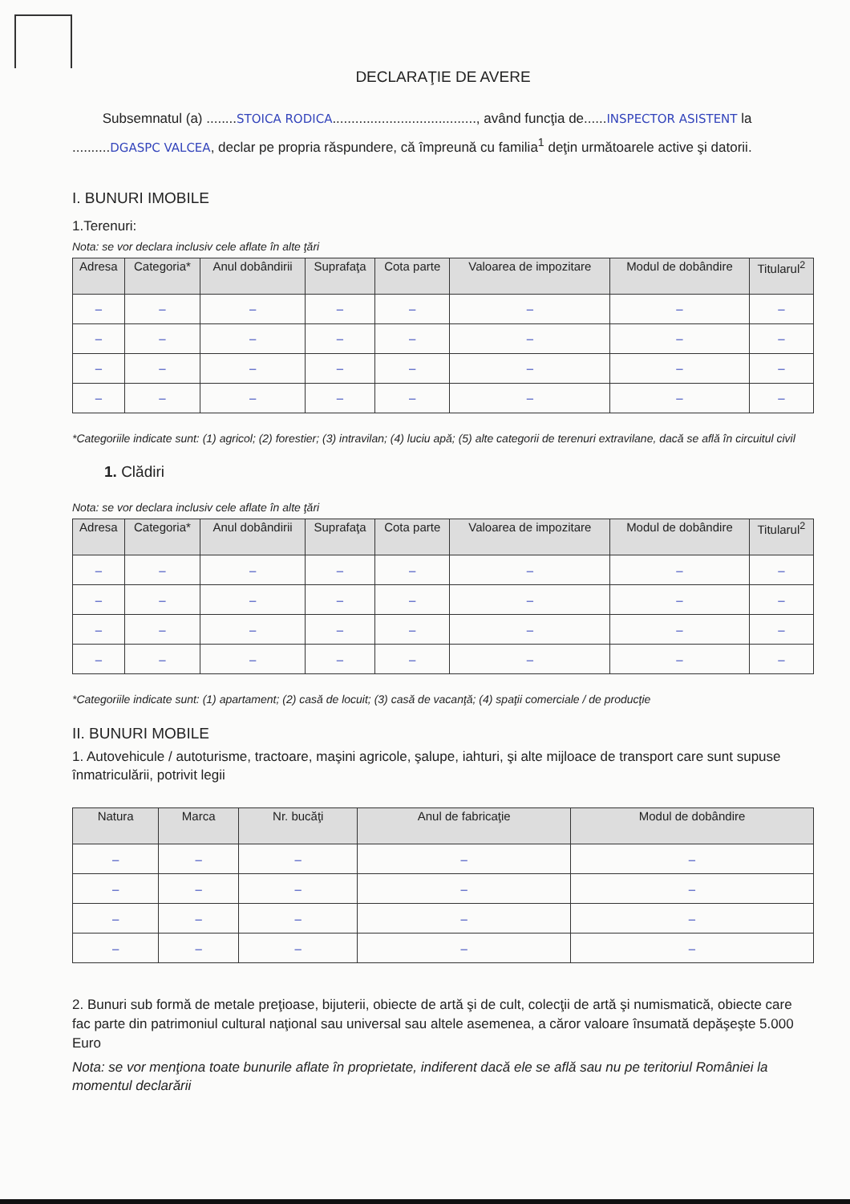DECLARAŢIE DE AVERE
Subsemnatul (a) ........STOICA RODICA......................................, având funcţia de......INSPECTOR ASISTENT la ..........DGASPC VALCEA, declar pe propria răspundere, că împreună cu familia<sup>1</sup> deţin următoarele active şi datorii.
I. BUNURI IMOBILE
1.Terenuri:
Nota: se vor declara inclusiv cele aflate în alte ţări
| Adresa | Categoria* | Anul dobândirii | Suprafaţa | Cota parte | Valoarea de impozitare | Modul de dobândire | Titularul<sup>2</sup> |
| --- | --- | --- | --- | --- | --- | --- | --- |
| – | – | – | – | – | – | – | – |
| – | – | – | – | – | – | – | – |
| – | – | – | – | – | – | – | – |
| – | – | – | – | – | – | – | – |
*Categoriile indicate sunt: (1) agricol; (2) forestier; (3) intravilan; (4) luciu apă; (5) alte categorii de terenuri extravilane, dacă se află în circuitul civil
1. Clădiri
Nota: se vor declara inclusiv cele aflate în alte ţări
| Adresa | Categoria* | Anul dobândirii | Suprafaţa | Cota parte | Valoarea de impozitare | Modul de dobândire | Titularul<sup>2</sup> |
| --- | --- | --- | --- | --- | --- | --- | --- |
| – | – | – | – | – | – | – | – |
| – | – | – | – | – | – | – | – |
| – | – | – | – | – | – | – | – |
| – | – | – | – | – | – | – | – |
*Categoriile indicate sunt: (1) apartament; (2) casă de locuit; (3) casă de vacanţă; (4) spaţii comerciale / de producţie
II. BUNURI MOBILE
1. Autovehicule / autoturisme, tractoare, maşini agricole, şalupe, iahturi, şi alte mijloace de transport care sunt supuse înmatriculării, potrivit legii
| Natura | Marca | Nr. bucăţi | Anul de fabricaţie | Modul de dobândire |
| --- | --- | --- | --- | --- |
| – | – | – | – | – |
| – | – | – | – | – |
| – | – | – | – | – |
| – | – | – | – | – |
2. Bunuri sub formă de metale preţioase, bijuterii, obiecte de artă şi de cult, colecţii de artă şi numismatică, obiecte care fac parte din patrimoniul cultural naţional sau universal sau altele asemenea, a căror valoare însumată depăşeşte 5.000 Euro
Nota: se vor menţiona toate bunurile aflate în proprietate, indiferent dacă ele se află sau nu pe teritoriul României la momentul declarării